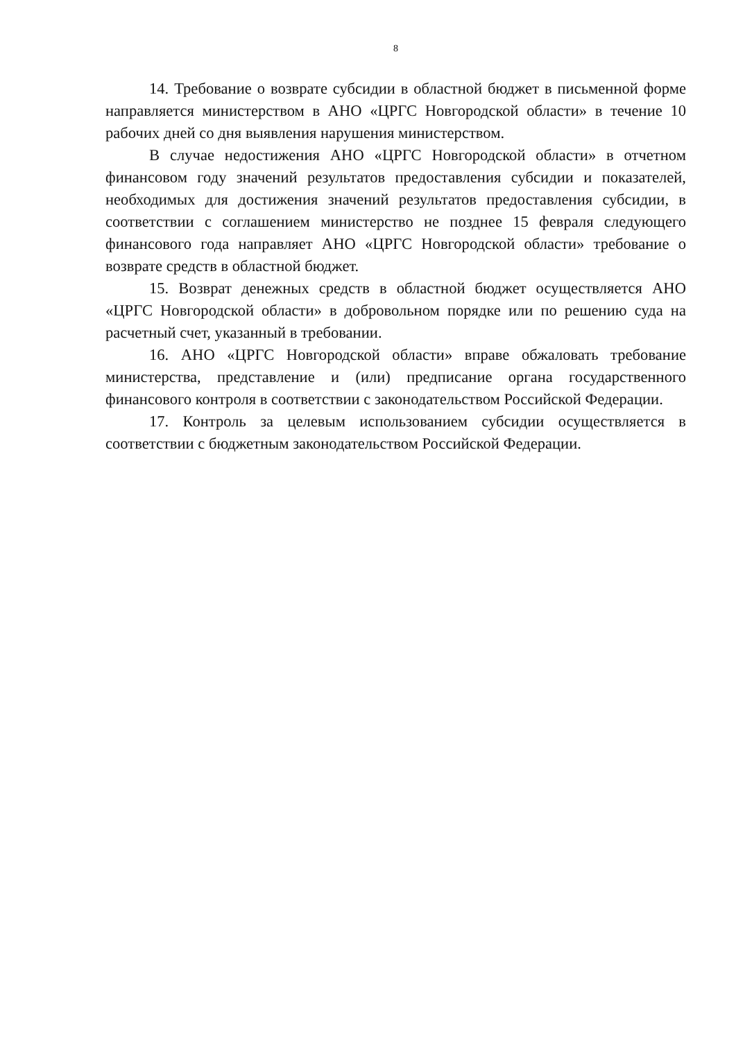8
14. Требование о возврате субсидии в областной бюджет в письменной форме направляется министерством в АНО «ЦРГС Новгородской области» в течение 10 рабочих дней со дня выявления нарушения министерством.
В случае недостижения АНО «ЦРГС Новгородской области» в отчетном финансовом году значений результатов предоставления субсидии и показателей, необходимых для достижения значений результатов предоставления субсидии, в соответствии с соглашением министерство не позднее 15 февраля следующего финансового года направляет АНО «ЦРГС Новгородской области» требование о возврате средств в областной бюджет.
15. Возврат денежных средств в областной бюджет осуществляется АНО «ЦРГС Новгородской области» в добровольном порядке или по решению суда на расчетный счет, указанный в требовании.
16. АНО «ЦРГС Новгородской области» вправе обжаловать требование министерства, представление и (или) предписание органа государственного финансового контроля в соответствии с законодательством Российской Федерации.
17. Контроль за целевым использованием субсидии осуществляется в соответствии с бюджетным законодательством Российской Федерации.